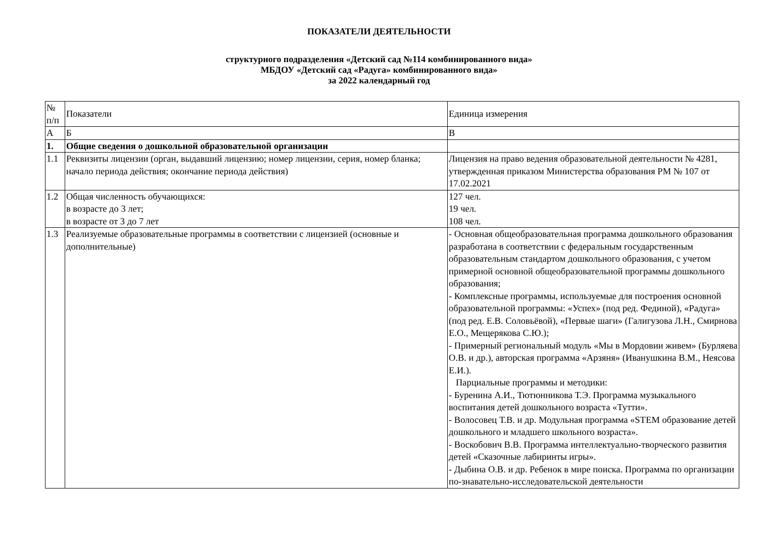ПОКАЗАТЕЛИ ДЕЯТЕЛЬНОСТИ
структурного подразделения «Детский сад №114 комбинированного вида»
МБДОУ «Детский сад «Радуга» комбинированного вида»
за 2022 календарный год
| № п/п | Показатели | Единица измерения |
| А | Б | В |
| 1. | Общие сведения о дошкольной образовательной организации | |
| 1.1 | Реквизиты лицензии (орган, выдавший лицензию; номер лицензии, серия, номер бланка; начало периода действия; окончание периода действия) | Лицензия на право ведения образовательной деятельности № 4281, утвержденная приказом Министерства образования РМ № 107 от 17.02.2021 |
| 1.2 | Общая численность обучающихся: в возрасте до 3 лет; в возрасте от 3 до 7 лет | 127 чел. 19 чел. 108 чел. |
| 1.3 | Реализуемые образовательные программы в соответствии с лицензией (основные и дополнительные) | - Основная общеобразовательная программа дошкольного образования разработана в соответствии с федеральным государственным образовательным стандартом дошкольного образования, с учетом примерной основной общеобразовательной программы дошкольного образования; - Комплексные программы, используемые для построения основной образовательной программы: «Успех» (под ред. Фединой), «Радуга» (под ред. Е.В. Соловьёвой), «Первые шаги» (Галигузова Л.Н., Смирнова Е.О., Мещерякова С.Ю.); - Примерный региональный модуль «Мы в Мордовии живем» (Бурляева О.В. и др.), авторская программа «Арзяня» (Иванушкина В.М., Неясова Е.И.). Парциальные программы и методики: - Буренина А.И., Тютюнникова Т.Э. Программа музыкального воспитания детей дошкольного возраста «Тутти». - Волосовец Т.В. и др. Модульная программа «STEM образование детей дошкольного и младшего школьного возраста». - Воскобович В.В. Программа интеллектуально-творческого развития детей «Сказочные лабиринты игры». - Дыбина О.В. и др. Ребенок в мире поиска. Программа по организации по-знавательно-исследовательской деятельности |